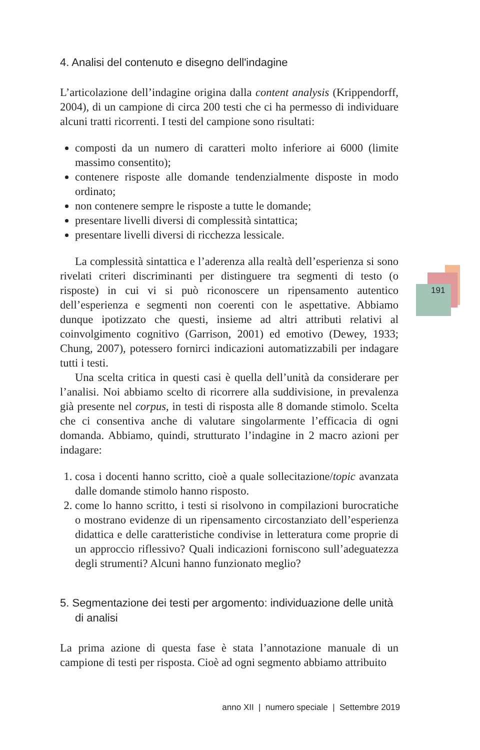191
4. Analisi del contenuto e disegno dell'indagine
L’articolazione dell’indagine origina dalla content analysis (Krippendorff, 2004), di un campione di circa 200 testi che ci ha permesso di individuare alcuni tratti ricorrenti. I testi del campione sono risultati:
composti da un numero di caratteri molto inferiore ai 6000 (limite massimo consentito);
contenere risposte alle domande tendenzialmente disposte in modo ordinato;
non contenere sempre le risposte a tutte le domande;
presentare livelli diversi di complessità sintattica;
presentare livelli diversi di ricchezza lessicale.
La complessità sintattica e l’aderenza alla realtà dell’esperienza si sono rivelati criteri discriminanti per distinguere tra segmenti di testo (o risposte) in cui vi si può riconoscere un ripensamento autentico dell’esperienza e segmenti non coerenti con le aspettative. Abbiamo dunque ipotizzato che questi, insieme ad altri attributi relativi al coinvolgimento cognitivo (Garrison, 2001) ed emotivo (Dewey, 1933; Chung, 2007), potessero fornirci indicazioni automatizzabili per indagare tutti i testi.
Una scelta critica in questi casi è quella dell’unità da considerare per l’analisi. Noi abbiamo scelto di ricorrere alla suddivisione, in prevalenza già presente nel corpus, in testi di risposta alle 8 domande stimolo. Scelta che ci consentiva anche di valutare singolarmente l’efficacia di ogni domanda. Abbiamo, quindi, strutturato l’indagine in 2 macro azioni per indagare:
1. cosa i docenti hanno scritto, cioè a quale sollecitazione/topic avanzata dalle domande stimolo hanno risposto.
2. come lo hanno scritto, i testi si risolvono in compilazioni burocratiche o mostrano evidenze di un ripensamento circostanziato dell’esperienza didattica e delle caratteristiche condivise in letteratura come proprie di un approccio riflessivo? Quali indicazioni forniscono sull’adeguatezza degli strumenti? Alcuni hanno funzionato meglio?
5. Segmentazione dei testi per argomento: individuazione delle unità di analisi
La prima azione di questa fase è stata l’annotazione manuale di un campione di testi per risposta. Cioè ad ogni segmento abbiamo attribuito
anno XII | numero speciale | Settembre 2019